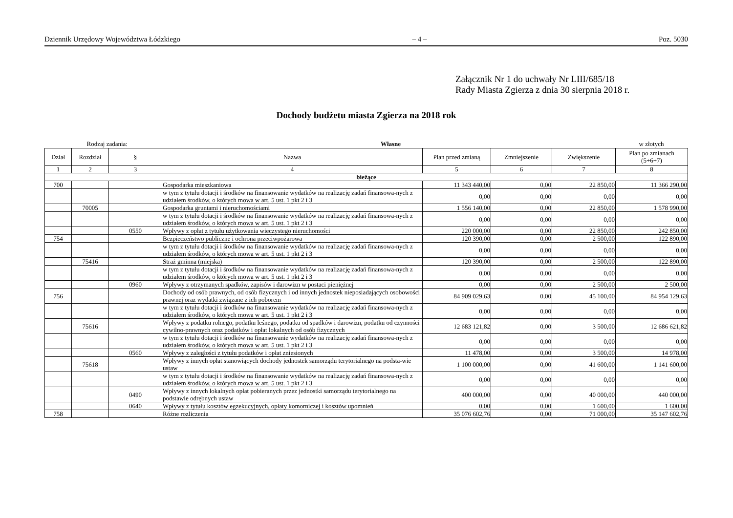Dziennik Urzędowy Województwa Łódzkiego – 4 – Poz. 5030
Załącznik Nr 1 do uchwały Nr LIII/685/18
Rady Miasta Zgierza z dnia 30 sierpnia 2018 r.
Dochody budżetu miasta Zgierza na 2018 rok
Rodzaj zadania: Własne w złotych
| Dział | Rozdział | § | Nazwa | Plan przed zmianą | Zmniejszenie | Zwiększenie | Plan po zmianach (5+6+7) |
| --- | --- | --- | --- | --- | --- | --- | --- |
| 1 | 2 | 3 | 4 | 5 | 6 | 7 | 8 |
| bieżące | | | | | | | |
| 700 | | | Gospodarka mieszkaniowa | 11 343 440,00 | 0,00 | 22 850,00 | 11 366 290,00 |
| | | | w tym z tytułu dotacji i środków na finansowanie wydatków na realizację zadań finansowa-nych z udziałem środków, o których mowa w art. 5 ust. 1 pkt 2 i 3 | 0,00 | 0,00 | 0,00 | 0,00 |
| | 70005 | | Gospodarka gruntami i nieruchomościami | 1 556 140,00 | 0,00 | 22 850,00 | 1 578 990,00 |
| | | | w tym z tytułu dotacji i środków na finansowanie wydatków na realizację zadań finansowa-nych z udziałem środków, o których mowa w art. 5 ust. 1 pkt 2 i 3 | 0,00 | 0,00 | 0,00 | 0,00 |
| | | 0550 | Wpływy z opłat z tytułu użytkowania wieczystego nieruchomości | 220 000,00 | 0,00 | 22 850,00 | 242 850,00 |
| 754 | | | Bezpieczeństwo publiczne i ochrona przeciwpożarowa | 120 390,00 | 0,00 | 2 500,00 | 122 890,00 |
| | | | w tym z tytułu dotacji i środków na finansowanie wydatków na realizację zadań finansowa-nych z udziałem środków, o których mowa w art. 5 ust. 1 pkt 2 i 3 | 0,00 | 0,00 | 0,00 | 0,00 |
| | 75416 | | Straż gminna (miejska) | 120 390,00 | 0,00 | 2 500,00 | 122 890,00 |
| | | | w tym z tytułu dotacji i środków na finansowanie wydatków na realizację zadań finansowa-nych z udziałem środków, o których mowa w art. 5 ust. 1 pkt 2 i 3 | 0,00 | 0,00 | 0,00 | 0,00 |
| | | 0960 | Wpływy z otrzymanych spadków, zapisów i darowizn w postaci pieniężnej | 0,00 | 0,00 | 2 500,00 | 2 500,00 |
| 756 | | | Dochody od osób prawnych, od osób fizycznych i od innych jednostek nieposiadających osobowości prawnej oraz wydatki związane z ich poborem | 84 909 029,63 | 0,00 | 45 100,00 | 84 954 129,63 |
| | | | w tym z tytułu dotacji i środków na finansowanie wydatków na realizację zadań finansowa-nych z udziałem środków, o których mowa w art. 5 ust. 1 pkt 2 i 3 | 0,00 | 0,00 | 0,00 | 0,00 |
| | 75616 | | Wpływy z podatku rolnego, podatku leśnego, podatku od spadków i darowizn, podatku od czynności cywilno-prawnych oraz podatków i opłat lokalnych od osób fizycznych | 12 683 121,82 | 0,00 | 3 500,00 | 12 686 621,82 |
| | | | w tym z tytułu dotacji i środków na finansowanie wydatków na realizację zadań finansowa-nych z udziałem środków, o których mowa w art. 5 ust. 1 pkt 2 i 3 | 0,00 | 0,00 | 0,00 | 0,00 |
| | | 0560 | Wpływy z zaległości z tytułu podatków i opłat zniesionych | 11 478,00 | 0,00 | 3 500,00 | 14 978,00 |
| | 75618 | | Wpływy z innych opłat stanowiących dochody jednostek samorządu terytorialnego na podsta-wie ustaw | 1 100 000,00 | 0,00 | 41 600,00 | 1 141 600,00 |
| | | | w tym z tytułu dotacji i środków na finansowanie wydatków na realizację zadań finansowa-nych z udziałem środków, o których mowa w art. 5 ust. 1 pkt 2 i 3 | 0,00 | 0,00 | 0,00 | 0,00 |
| | | 0490 | Wpływy z innych lokalnych opłat pobieranych przez jednostki samorządu terytorialnego na podstawie odrębnych ustaw | 400 000,00 | 0,00 | 40 000,00 | 440 000,00 |
| | | 0640 | Wpływy z tytułu kosztów egzekucyjnych, opłaty komorniczej i kosztów upomnień | 0,00 | 0,00 | 1 600,00 | 1 600,00 |
| 758 | | | Różne rozliczenia | 35 076 602,76 | 0,00 | 71 000,00 | 35 147 602,76 |